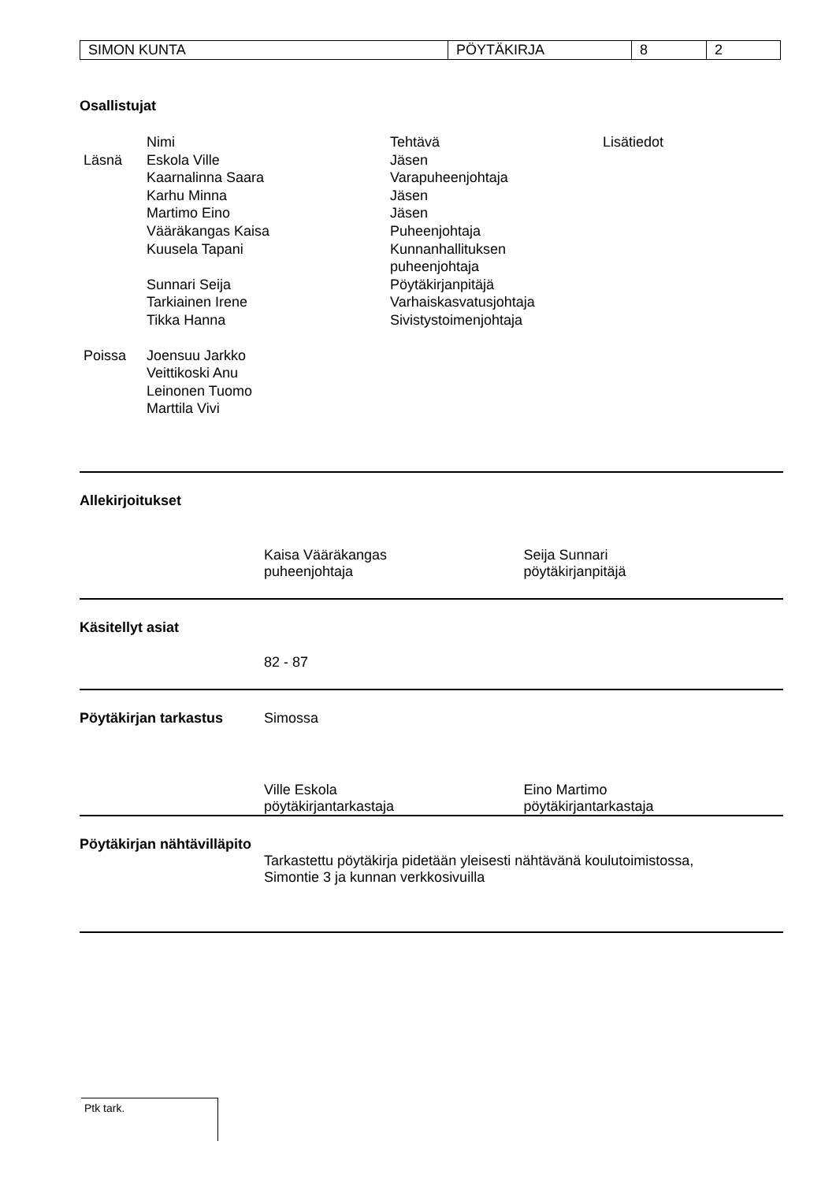| SIMON KUNTA | PÖYTÄKIRJA | 8 | 2 |
Osallistujat
| | Nimi | Tehtävä | Lisätiedot |
| Läsnä | Eskola Ville | Jäsen | |
| | Kaarnalinna Saara | Varapuheenjohtaja | |
| | Karhu Minna | Jäsen | |
| | Martimo Eino | Jäsen | |
| | Vääräkangas Kaisa | Puheenjohtaja | |
| | Kuusela Tapani | Kunnanhallituksen puheenjohtaja | |
| | Sunnari Seija | Pöytäkirjanpitäjä | |
| | Tarkiainen Irene | Varhaiskasvatusjohtaja | |
| | Tikka Hanna | Sivistystoimenjohtaja | |
| Poissa | Joensuu Jarkko Veittikoski Anu Leinonen Tuomo Marttila Vivi | | |
Allekirjoitukset
Kaisa Vääräkangas
puheenjohtaja
Seija Sunnari
pöytäkirjanpitäjä
Käsitellyt asiat
82 - 87
Pöytäkirjan tarkastus Simossa
Ville Eskola
pöytäkirjantarkastaja
Eino Martimo
pöytäkirjantarkastaja
Pöytäkirjan nähtävilläpito
Tarkastettu pöytäkirja pidetään yleisesti nähtävänä koulutoimistossa,
Simontie 3 ja kunnan verkkosivuilla
Ptk tark.